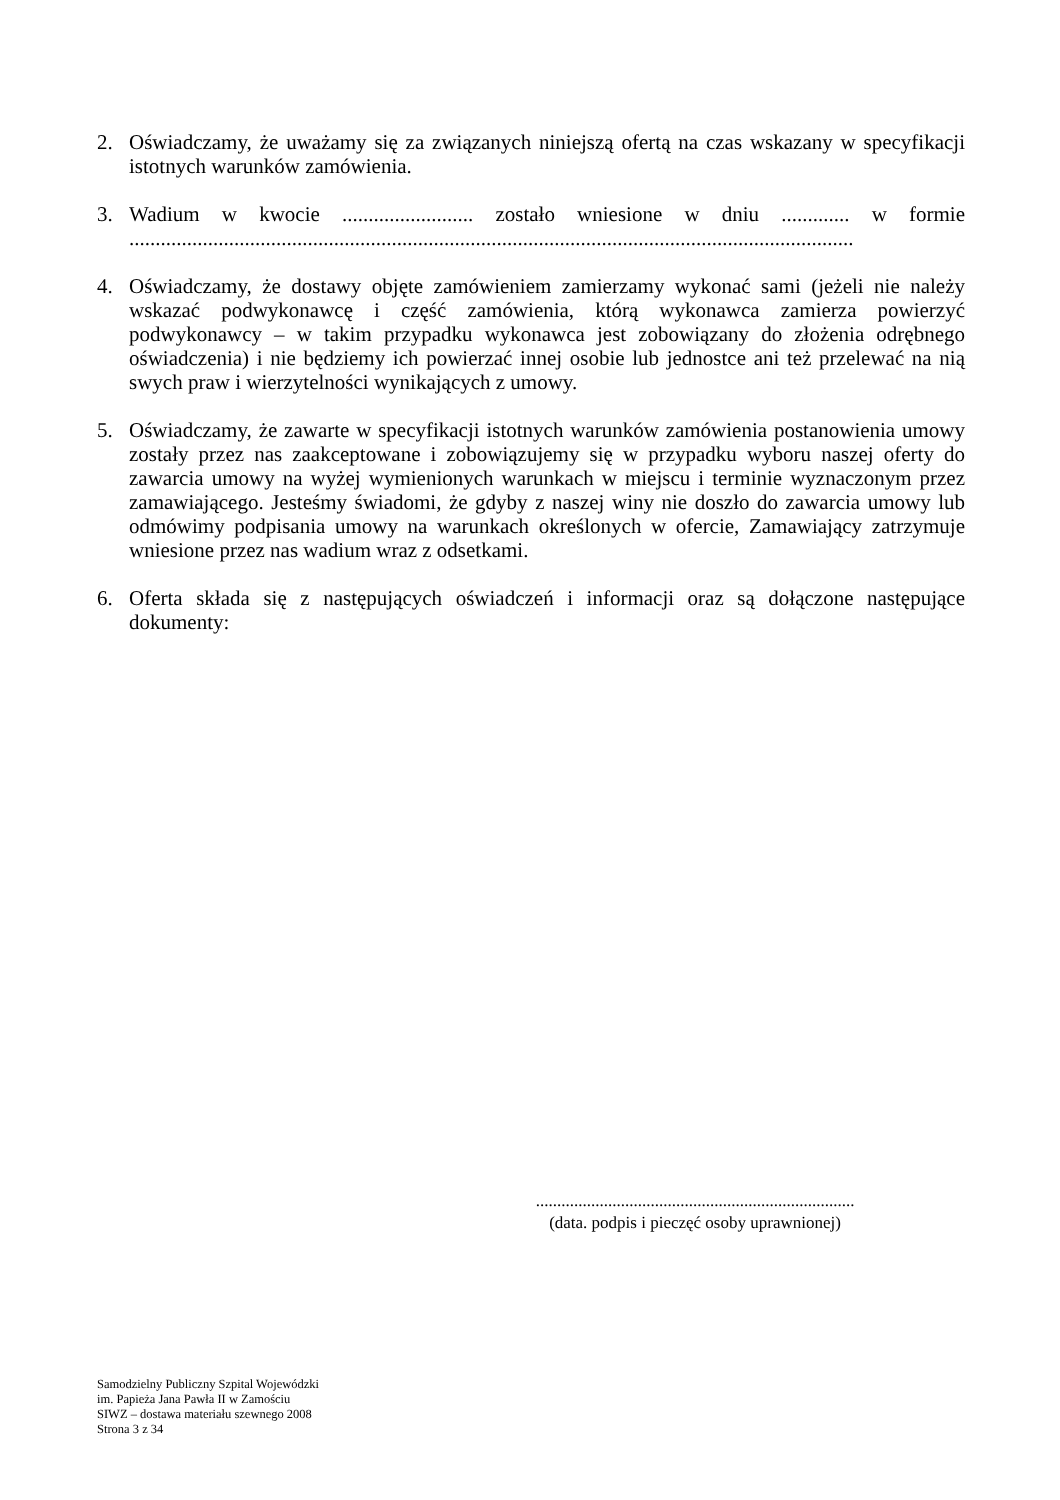2. Oświadczamy, że uważamy się za związanych niniejszą ofertą na czas wskazany w specyfikacji istotnych warunków zamówienia.
3. Wadium w kwocie ......................... zostało wniesione w dniu ............. w formie
..........................................................................................................................................
4. Oświadczamy, że dostawy objęte zamówieniem zamierzamy wykonać sami (jeżeli nie należy wskazać podwykonawcę i część zamówienia, którą wykonawca zamierza powierzyć podwykonawcy – w takim przypadku wykonawca jest zobowiązany do złożenia odrębnego oświadczenia) i nie będziemy ich powierzać innej osobie lub jednostce ani też przelewać na nią swych praw i wierzytelności wynikających z umowy.
5. Oświadczamy, że zawarte w specyfikacji istotnych warunków zamówienia postanowienia umowy zostały przez nas zaakceptowane i zobowiązujemy się w przypadku wyboru naszej oferty do zawarcia umowy na wyżej wymienionych warunkach w miejscu i terminie wyznaczonym przez zamawiającego. Jesteśmy świadomi, że gdyby z naszej winy nie doszło do zawarcia umowy lub odmówimy podpisania umowy na warunkach określonych w ofercie, Zamawiający zatrzymuje wniesione przez nas wadium wraz z odsetkami.
6. Oferta składa się z następujących oświadczeń i informacji oraz są dołączone następujące dokumenty:
...........................................................................
(data. podpis i pieczęć osoby uprawnionej)
Samodzielny Publiczny Szpital Wojewódzki
im. Papieża Jana Pawła II w Zamościu
SIWZ – dostawa materiału szewnego 2008
Strona 3 z 34